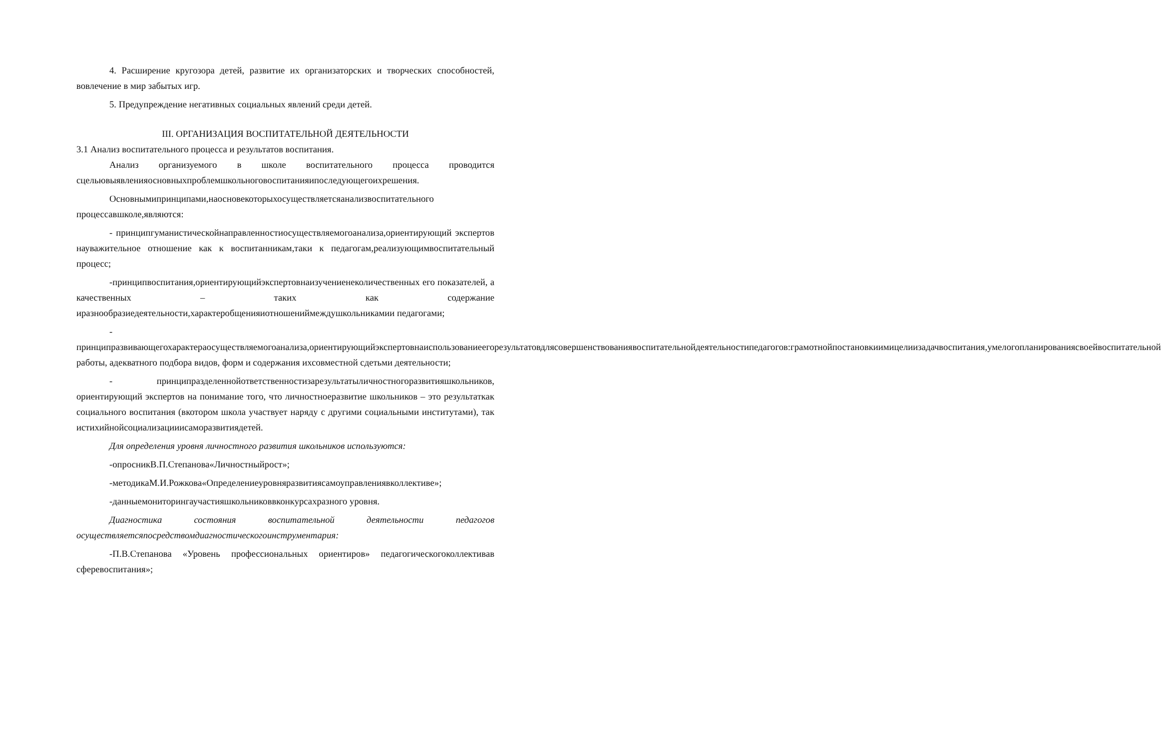4. Расширение кругозора детей, развитие их организаторских и творческих способностей, вовлечение в мир забытых игр.
5. Предупреждение негативных социальных явлений среди детей.
III. ОРГАНИЗАЦИЯ ВОСПИТАТЕЛЬНОЙ ДЕЯТЕЛЬНОСТИ
3.1 Анализ воспитательного процесса и результатов воспитания.
Анализ организуемого в школе воспитательного процесса проводится сцельювыявленияосновныхпроблемшкольноговоспитанияипоследующегоихрешения.
Основнымипринципами,наосновекоторыхосуществляетсяанализвоспитательного процессавшколе,являются:
- принципгуманистическойнаправленностиосуществляемогоанализа,ориентирующий экспертов науважительное отношение как к воспитанникам,таки к педагогам,реализующимвоспитательный процесс;
-принципвоспитания,ориентирующийэкспертовнаизучениенеколичественных его показателей, а качественных – таких как содержание иразнообразиедеятельности,характеробщенияиотношениймеждушкольникамии педагогами;
- принципразвивающегохарактераосуществляемогоанализа,ориентирующийэкспертовнаиспользованиеегорезультатовдлясовершенствованиявоспитательнойдеятельностипедагогов:грамотнойпостановкиимицелиизадачвоспитания,умелогопланированиясвоейвоспитательной работы, адекватного подбора видов, форм и содержания ихсовместной сдетьми деятельности;
- принципразделеннойответственностизарезультатыличностногоразвитияшкольников, ориентирующий экспертов на понимание того, что личностноеразвитие школьников – это результаткак социального воспитания (вкотором школа участвует наряду с другими социальными институтами), так истихийнойсоциализацииисаморазвитиядетей.
Для определения уровня личностного развития школьников используются:
-опросникВ.П.Степанова«Личностныйрост»;
-методикаМ.И.Рожкова«Определениеуровняразвитиясамоуправлениявколлективе»;
-данныемониторингаучастияшкольниковвконкурсахразного уровня.
Диагностика состояния воспитательной деятельности педагогов осуществляетсяпосредствомдиагностическогоинструментария:
-П.В.Степанова «Уровень профессиональных ориентиров» педагогическогоколлективав сферевоспитания»;